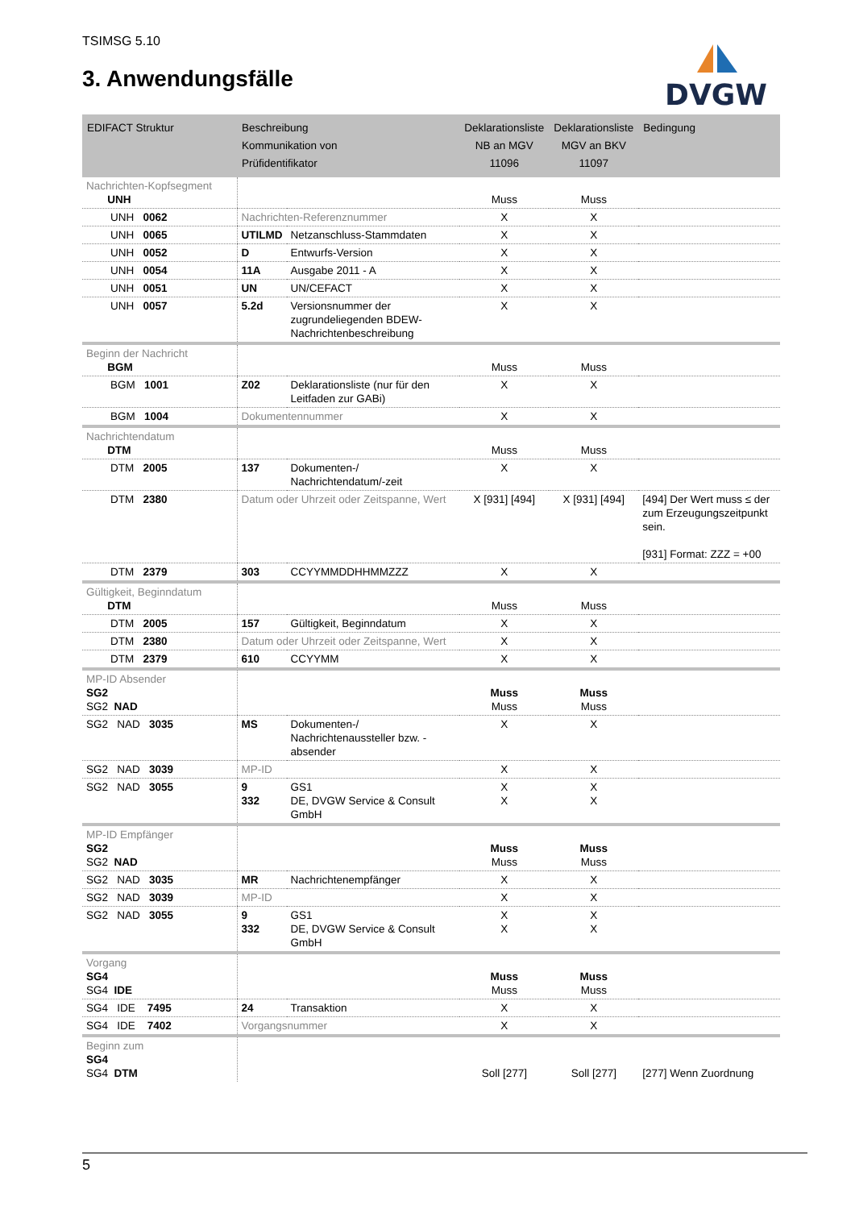TSIMSG 5.10
3. Anwendungsfälle
DVGW
| EDIFACT Struktur | Beschreibung Kommunikation von Prüfidentifikator | | Deklarationsliste NB an MGV 11096 | Deklarationsliste MGV an BKV 11097 | Bedingung |
| --- | --- | --- | --- | --- | --- |
| Nachrichten-Kopfsegment UNH | | | Muss | Muss | |
| UNH 0062 | Nachrichten-Referenznummer | | X | X | |
| UNH 0065 | UTILMD | Netzanschluss-Stammdaten | X | X | |
| UNH 0052 | D | Entwurfs-Version | X | X | |
| UNH 0054 | 11A | Ausgabe 2011 - A | X | X | |
| UNH 0051 | UN | UN/CEFACT | X | X | |
| UNH 0057 | 5.2d | Versionsnummer der zugrundeliegenden BDEW-Nachrichtenbeschreibung | X | X | |
| Beginn der Nachricht BGM | | | Muss | Muss | |
| BGM 1001 | Z02 | Deklarationsliste (nur für den Leitfaden zur GABi) | X | X | |
| BGM 1004 | Dokumentennummer | | X | X | |
| Nachrichtendatum DTM | | | Muss | Muss | |
| DTM 2005 | 137 | Dokumenten-/ Nachrichtendatum/-zeit | X | X | |
| DTM 2380 | Datum oder Uhrzeit oder Zeitspanne, Wert | | X [931] [494] | X [931] [494] | [494] Der Wert muss ≤ der zum Erzeugungszeitpunkt sein. [931] Format: ZZZ = +00 |
| DTM 2379 | 303 | CCYYMMDDHHMMZZZ | X | X | |
| Gültigkeit, Beginndatum DTM | | | Muss | Muss | |
| DTM 2005 | 157 | Gültigkeit, Beginndatum | X | X | |
| DTM 2380 | Datum oder Uhrzeit oder Zeitspanne, Wert | | X | X | |
| DTM 2379 | 610 | CCYYMM | X | X | |
| MP-ID Absender SG2 SG2 NAD | | | Muss Muss | Muss Muss | |
| SG2 NAD 3035 | MS | Dokumenten-/ Nachrichtenaussteller bzw. -absender | X | X | |
| SG2 NAD 3039 | MP-ID | | X | X | |
| SG2 NAD 3055 | 9 332 | GS1 DE, DVGW Service & Consult GmbH | X X | X X | |
| MP-ID Empfänger SG2 SG2 NAD | | | Muss Muss | Muss Muss | |
| SG2 NAD 3035 | MR | Nachrichtenempfänger | X | X | |
| SG2 NAD 3039 | MP-ID | | X | X | |
| SG2 NAD 3055 | 9 332 | GS1 DE, DVGW Service & Consult GmbH | X X | X X | |
| Vorgang SG4 SG4 IDE | | | Muss Muss | Muss Muss | |
| SG4 IDE 7495 | 24 | Transaktion | X | X | |
| SG4 IDE 7402 | Vorgangsnummer | | X | X | |
| Beginn zum SG4 SG4 DTM | | | Soll [277] | Soll [277] | [277] Wenn Zuordnung |
5